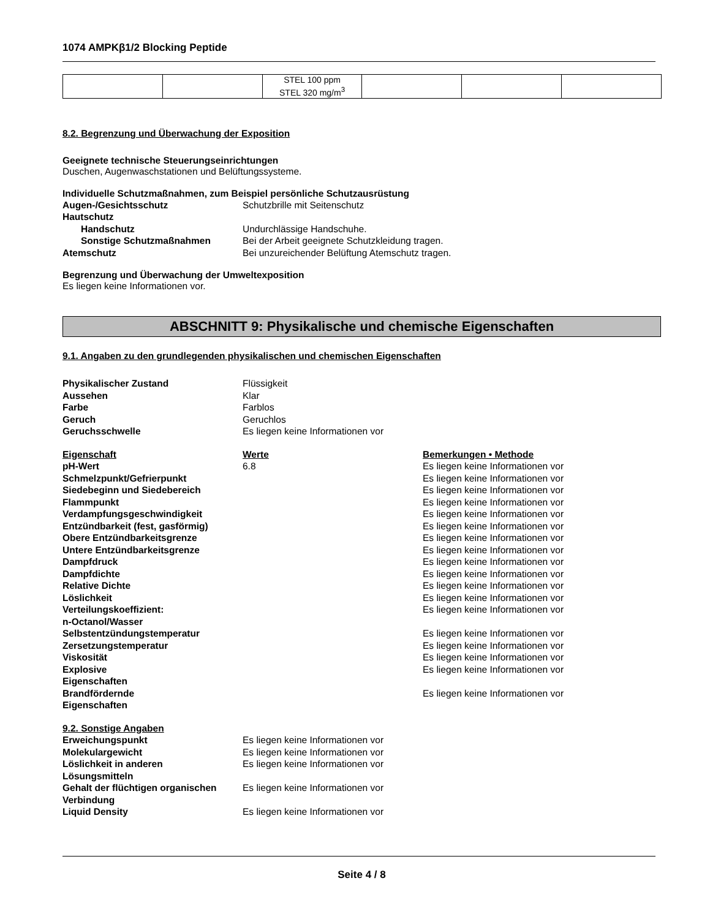1074 AMPKβ1/2 Blocking Peptide
| | | STEL 100 ppm STEL 320 mg/m<sup>3</sup> | | | |
8.2. Begrenzung und Überwachung der Exposition
Geeignete technische Steuerungseinrichtungen
Duschen, Augenwaschstationen und Belüftungssysteme.
Individuelle Schutzmaßnahmen, zum Beispiel persönliche Schutzausrüstung
Augen-/Gesichtsschutz Schutzbrille mit Seitenschutz Hautschutz Handschutz Undurchlässige Handschuhe. Sonstige Schutzmaßnahmen Bei der Arbeit geeignete Schutzkleidung tragen. Atemschutz Bei unzureichender Belüftung Atemschutz tragen.
Begrenzung und Überwachung der Umweltexposition
Es liegen keine Informationen vor.
ABSCHNITT 9: Physikalische und chemische Eigenschaften
9.1. Angaben zu den grundlegenden physikalischen und chemischen Eigenschaften
Physikalischer Zustand Flüssigkeit Aussehen Klar Farbe Farblos Geruch Geruchlos Geruchsschwelle Es liegen keine Informationen vor
Eigenschaft Werte Bemerkungen • Methode pH-Wert 6.8 Es liegen keine Informationen vor Schmelzpunkt/Gefrierpunkt Es liegen keine Informationen vor Siedebeginn und Siedebereich Es liegen keine Informationen vor Flammpunkt Es liegen keine Informationen vor Verdampfungsgeschwindigkeit Es liegen keine Informationen vor Entzündbarkeit (fest, gasförmig) Es liegen keine Informationen vor Obere Entzündbarkeitsgrenze Es liegen keine Informationen vor Untere Entzündbarkeitsgrenze Es liegen keine Informationen vor Dampfdruck Es liegen keine Informationen vor Dampfdichte Es liegen keine Informationen vor Relative Dichte Es liegen keine Informationen vor Löslichkeit Es liegen keine Informationen vor Verteilungskoeffizient:
n-Octanol/Wasser Es liegen keine Informationen vor Selbstentzündungstemperatur Es liegen keine Informationen vor Zersetzungstemperatur Es liegen keine Informationen vor Viskosität Es liegen keine Informationen vor Explosive
Eigenschaften Es liegen keine Informationen vor Brandfördernde
Eigenschaften Es liegen keine Informationen vor
9.2. Sonstige Angaben Erweichungspunkt Es liegen keine Informationen vor Molekulargewicht Es liegen keine Informationen vor Löslichkeit in anderen
Lösungsmitteln Es liegen keine Informationen vor Gehalt der flüchtigen organischen
Verbindung Es liegen keine Informationen vor Liquid Density Es liegen keine Informationen vor
Seite 4 / 8